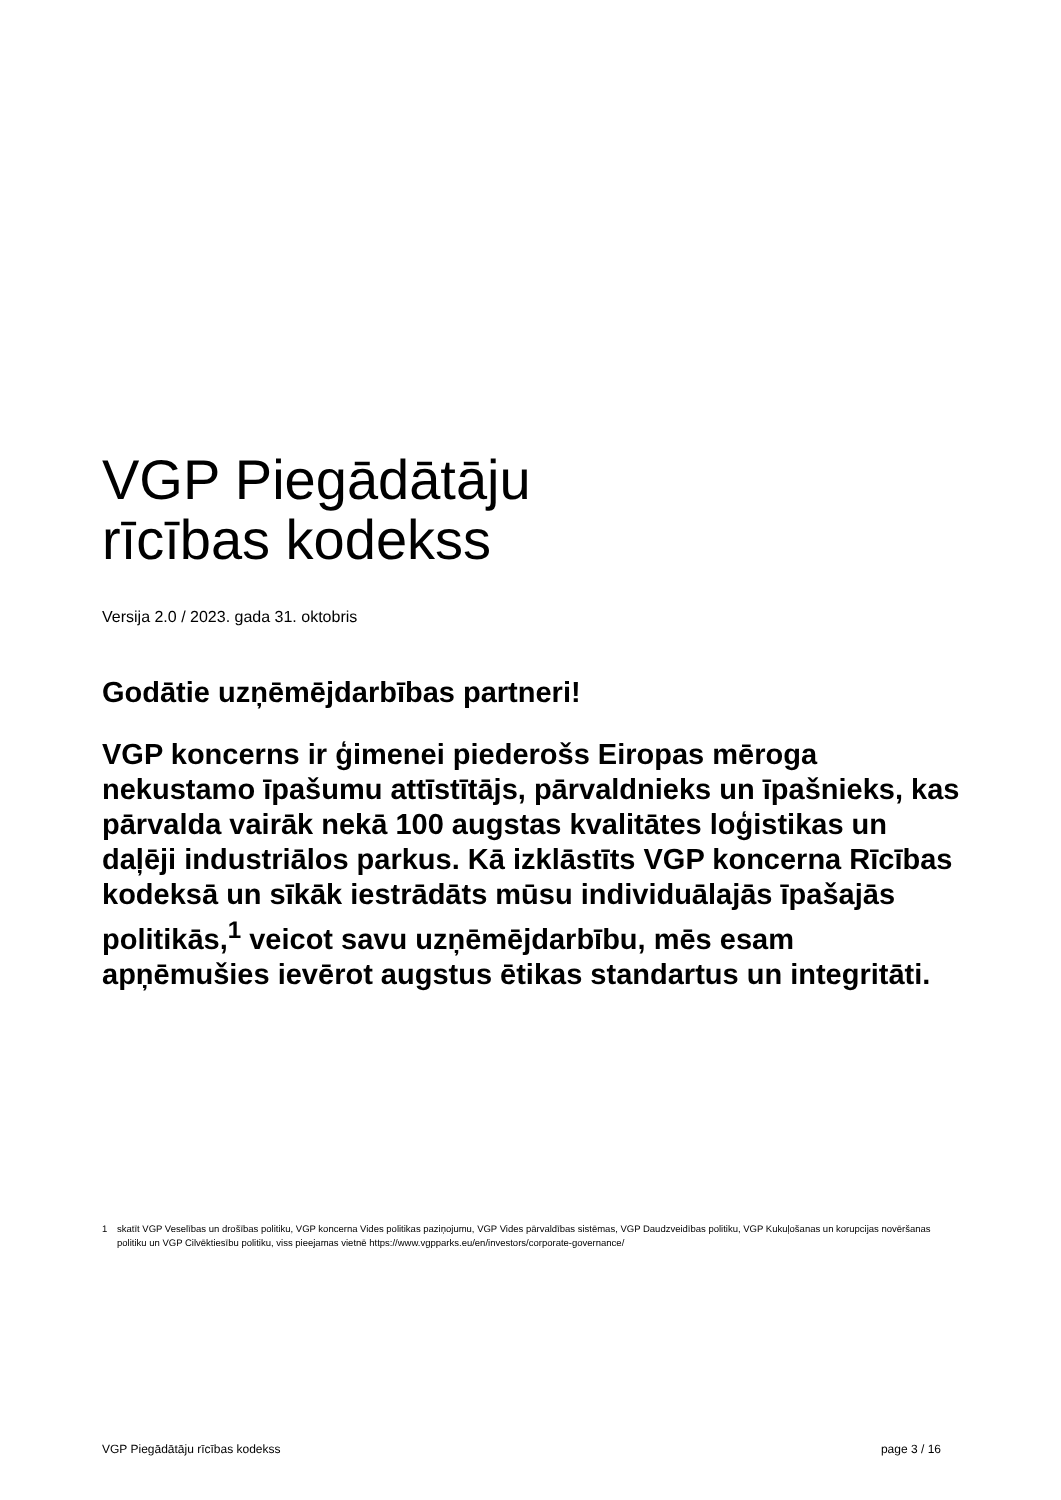VGP Piegādātāju
rīcības kodekss
Versija 2.0 / 2023. gada 31. oktobris
Godātie uzņēmējdarbības partneri!
VGP koncerns ir ģimenei piederošs Eiropas mēroga nekustamo īpašumu attīstītājs, pārvaldnieks un īpašnieks, kas pārvalda vairāk nekā 100 augstas kvalitātes loģistikas un daļēji industriālos parkus. Kā izklāstīts VGP koncerna Rīcības kodeksā un sīkāk iestrādāts mūsu individuālajās īpašajās politikās,<sup>1</sup> veicot savu uzņēmējdarbību, mēs esam apņēmušies ievērot augstus ētikas standartus un integritāti.
1 skatīt VGP Veselības un drošības politiku, VGP koncerna Vides politikas paziņojumu, VGP Vides pārvaldības sistēmas, VGP Daudzveidības politiku, VGP Kukuļošanas un korupcijas novēršanas politiku un VGP Cilvēktiesību politiku, viss pieejamas vietnē https://www.vgpparks.eu/en/investors/corporate-governance/
VGP Piegādātāju rīcības kodekss page 3 / 16